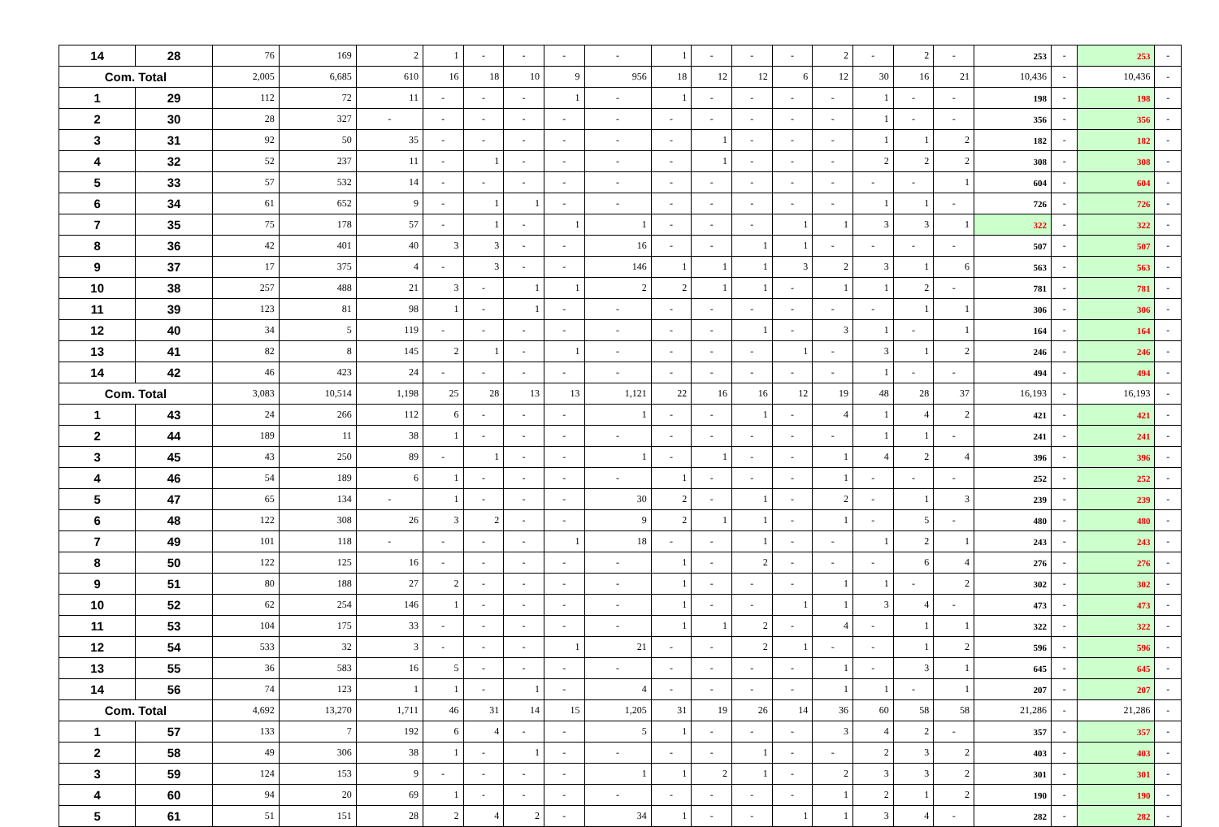| 14 | 28 | 76 | 169 | 2 | 1 | - | - | - | - | 1 | - | - | - | 2 | - | 2 | - | 253 | - | 253 | - |
| Com. Total | | 2,005 | 6,685 | 610 | 16 | 18 | 10 | 9 | 956 | 18 | 12 | 12 | 6 | 12 | 30 | 16 | 21 | 10,436 | - | 10,436 | - |
| 1 | 29 | 112 | 72 | 11 | - | - | - | 1 | - | 1 | - | - | - | - | 1 | - | - | 198 | - | 198 | - |
| 2 | 30 | 28 | 327 | - | - | - | - | - | - | - | - | - | - | - | 1 | - | - | 356 | - | 356 | - |
| 3 | 31 | 92 | 50 | 35 | - | - | - | - | - | - | 1 | - | - | - | 1 | 1 | 2 | 182 | - | 182 | - |
| 4 | 32 | 52 | 237 | 11 | - | 1 | - | - | - | - | 1 | - | - | - | 2 | 2 | 2 | 308 | - | 308 | - |
| 5 | 33 | 57 | 532 | 14 | - | - | - | - | - | - | - | - | - | - | - | - | 1 | 604 | - | 604 | - |
| 6 | 34 | 61 | 652 | 9 | - | 1 | 1 | - | - | - | - | - | - | - | 1 | 1 | - | 726 | - | 726 | - |
| 7 | 35 | 75 | 178 | 57 | - | 1 | - | 1 | 1 | - | - | - | 1 | 1 | 3 | 3 | 1 | 322 | - | 322 | - |
| 8 | 36 | 42 | 401 | 40 | 3 | 3 | - | - | 16 | - | - | 1 | 1 | - | - | - | - | 507 | - | 507 | - |
| 9 | 37 | 17 | 375 | 4 | - | 3 | - | - | 146 | 1 | 1 | 1 | 3 | 2 | 3 | 1 | 6 | 563 | - | 563 | - |
| 10 | 38 | 257 | 488 | 21 | 3 | - | 1 | 1 | 2 | 2 | 1 | 1 | - | 1 | 1 | 2 | - | 781 | - | 781 | - |
| 11 | 39 | 123 | 81 | 98 | 1 | - | 1 | - | - | - | - | - | - | - | - | 1 | 1 | 306 | - | 306 | - |
| 12 | 40 | 34 | 5 | 119 | - | - | - | - | - | - | - | 1 | - | 3 | 1 | - | 1 | 164 | - | 164 | - |
| 13 | 41 | 82 | 8 | 145 | 2 | 1 | - | 1 | - | - | - | - | 1 | - | 3 | 1 | 2 | 246 | - | 246 | - |
| 14 | 42 | 46 | 423 | 24 | - | - | - | - | - | - | - | - | - | - | 1 | - | - | 494 | - | 494 | - |
| Com. Total | | 3,083 | 10,514 | 1,198 | 25 | 28 | 13 | 13 | 1,121 | 22 | 16 | 16 | 12 | 19 | 48 | 28 | 37 | 16,193 | - | 16,193 | - |
| 1 | 43 | 24 | 266 | 112 | 6 | - | - | - | 1 | - | - | 1 | - | 4 | 1 | 4 | 2 | 421 | - | 421 | - |
| 2 | 44 | 189 | 11 | 38 | 1 | - | - | - | - | - | - | - | - | - | 1 | 1 | - | 241 | - | 241 | - |
| 3 | 45 | 43 | 250 | 89 | - | 1 | - | - | 1 | - | 1 | - | - | 1 | 4 | 2 | 4 | 396 | - | 396 | - |
| 4 | 46 | 54 | 189 | 6 | 1 | - | - | - | - | 1 | - | - | - | 1 | - | - | - | 252 | - | 252 | - |
| 5 | 47 | 65 | 134 | - | 1 | - | - | - | 30 | 2 | - | 1 | - | 2 | - | 1 | 3 | 239 | - | 239 | - |
| 6 | 48 | 122 | 308 | 26 | 3 | 2 | - | - | 9 | 2 | 1 | 1 | - | 1 | - | 5 | - | 480 | - | 480 | - |
| 7 | 49 | 101 | 118 | - | - | - | - | 1 | 18 | - | - | 1 | - | - | 1 | 2 | 1 | 243 | - | 243 | - |
| 8 | 50 | 122 | 125 | 16 | - | - | - | - | - | 1 | - | 2 | - | - | - | 6 | 4 | 276 | - | 276 | - |
| 9 | 51 | 80 | 188 | 27 | 2 | - | - | - | - | 1 | - | - | - | 1 | 1 | - | 2 | 302 | - | 302 | - |
| 10 | 52 | 62 | 254 | 146 | 1 | - | - | - | - | 1 | - | - | 1 | 1 | 3 | 4 | - | 473 | - | 473 | - |
| 11 | 53 | 104 | 175 | 33 | - | - | - | - | - | 1 | 1 | 2 | - | 4 | - | 1 | 1 | 322 | - | 322 | - |
| 12 | 54 | 533 | 32 | 3 | - | - | - | 1 | 21 | - | - | 2 | 1 | - | - | 1 | 2 | 596 | - | 596 | - |
| 13 | 55 | 36 | 583 | 16 | 5 | - | - | - | - | - | - | - | - | 1 | - | 3 | 1 | 645 | - | 645 | - |
| 14 | 56 | 74 | 123 | 1 | 1 | - | 1 | - | 4 | - | - | - | - | 1 | 1 | - | 1 | 207 | - | 207 | - |
| Com. Total | | 4,692 | 13,270 | 1,711 | 46 | 31 | 14 | 15 | 1,205 | 31 | 19 | 26 | 14 | 36 | 60 | 58 | 58 | 21,286 | - | 21,286 | - |
| 1 | 57 | 133 | 7 | 192 | 6 | 4 | - | - | 5 | 1 | - | - | - | 3 | 4 | 2 | - | 357 | - | 357 | - |
| 2 | 58 | 49 | 306 | 38 | 1 | - | 1 | - | - | - | - | 1 | - | - | 2 | 3 | 2 | 403 | - | 403 | - |
| 3 | 59 | 124 | 153 | 9 | - | - | - | - | 1 | 1 | 2 | 1 | - | 2 | 3 | 3 | 2 | 301 | - | 301 | - |
| 4 | 60 | 94 | 20 | 69 | 1 | - | - | - | - | - | - | - | - | 1 | 2 | 1 | 2 | 190 | - | 190 | - |
| 5 | 61 | 51 | 151 | 28 | 2 | 4 | 2 | - | 34 | 1 | - | - | 1 | 1 | 3 | 4 | - | 282 | - | 282 | - |